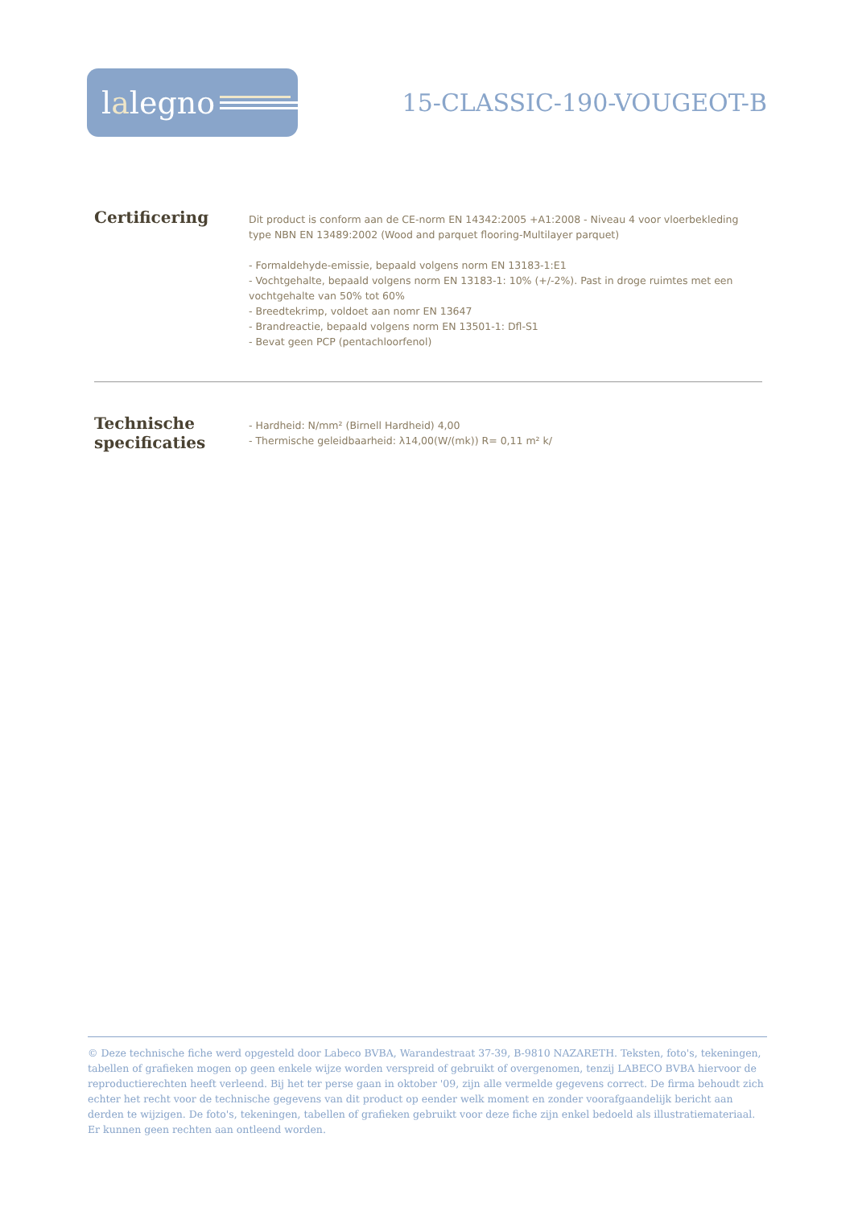lalegno
15-CLASSIC-190-VOUGEOT-B
Certificering
Dit product is conform aan de CE-norm EN 14342:2005 +A1:2008 - Niveau 4 voor vloerbekleding type NBN EN 13489:2002 (Wood and parquet flooring-Multilayer parquet)
- Formaldehyde-emissie, bepaald volgens norm EN 13183-1:E1
- Vochtgehalte, bepaald volgens norm EN 13183-1: 10% (+/-2%). Past in droge ruimtes met een vochtgehalte van 50% tot 60%
- Breedtekrimp, voldoet aan nomr EN 13647
- Brandreactie, bepaald volgens norm EN 13501-1: Dfl-S1
- Bevat geen PCP (pentachloorfenol)
Technische specificaties
- Hardheid: N/mm² (Birnell Hardheid) 4,00
- Thermische geleidbaarheid: λ14,00(W/(mk)) R= 0,11 m² k/
© Deze technische fiche werd opgesteld door Labeco BVBA, Warandestraat 37-39, B-9810 NAZARETH. Teksten, foto's, tekeningen, tabellen of grafieken mogen op geen enkele wijze worden verspreid of gebruikt of overgenomen, tenzij LABECO BVBA hiervoor de reproductierechten heeft verleend. Bij het ter perse gaan in oktober '09, zijn alle vermelde gegevens correct. De firma behoudt zich echter het recht voor de technische gegevens van dit product op eender welk moment en zonder voorafgaandelijk bericht aan derden te wijzigen. De foto's, tekeningen, tabellen of grafieken gebruikt voor deze fiche zijn enkel bedoeld als illustratiemateriaal. Er kunnen geen rechten aan ontleend worden.